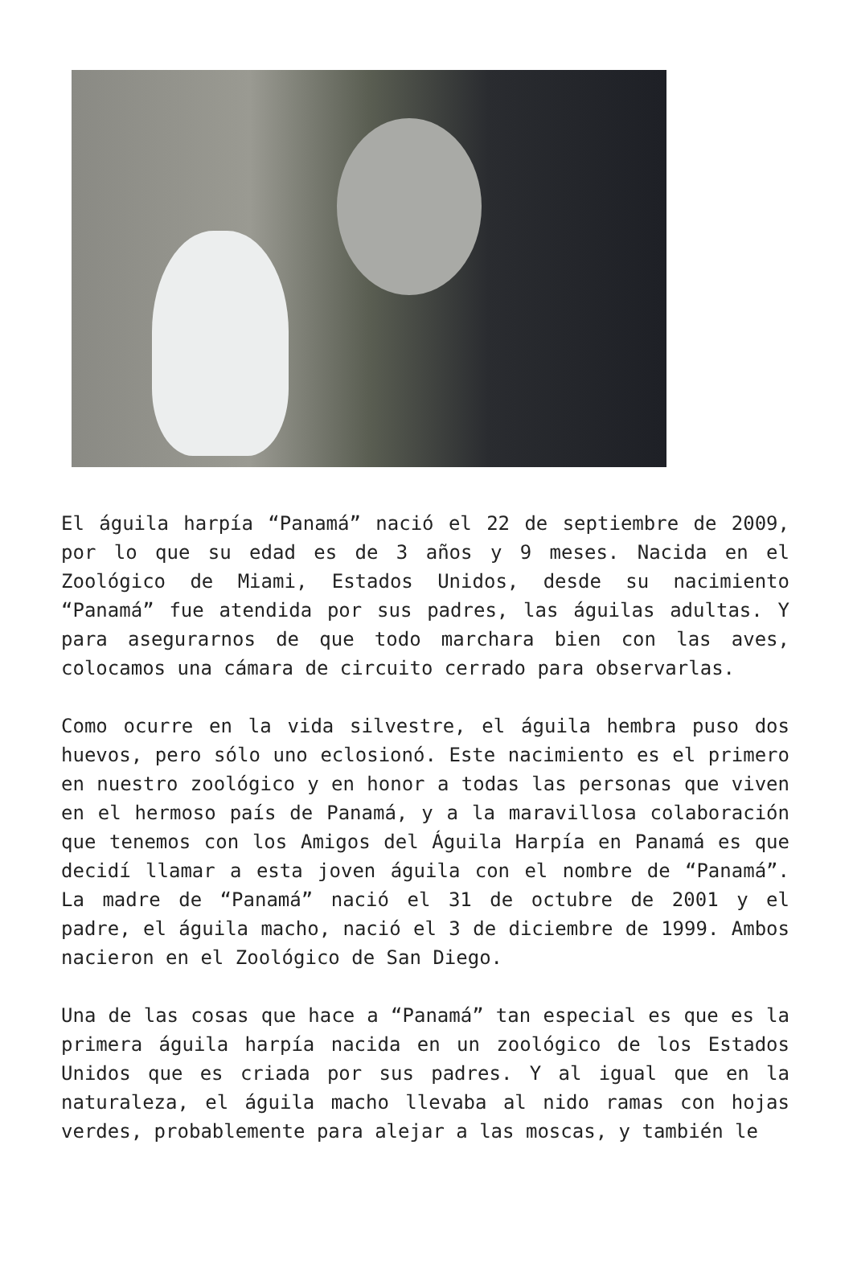El águila harpía “Panamá” nació el 22 de septiembre de 2009, por lo que su edad es de 3 años y 9 meses. Nacida en el Zoológico de Miami, Estados Unidos, desde su nacimiento “Panamá” fue atendida por sus padres, las águilas adultas. Y para asegurarnos de que todo marchara bien con las aves, colocamos una cámara de circuito cerrado para observarlas.
Como ocurre en la vida silvestre, el águila hembra puso dos huevos, pero sólo uno eclosionó. Este nacimiento es el primero en nuestro zoológico y en honor a todas las personas que viven en el hermoso país de Panamá, y a la maravillosa colaboración que tenemos con los Amigos del Águila Harpía en Panamá es que decidí llamar a esta joven águila con el nombre de “Panamá”. La madre de “Panamá” nació el 31 de octubre de 2001 y el padre, el águila macho, nació el 3 de diciembre de 1999. Ambos nacieron en el Zoológico de San Diego.
Una de las cosas que hace a “Panamá” tan especial es que es la primera águila harpía nacida en un zoológico de los Estados Unidos que es criada por sus padres. Y al igual que en la naturaleza, el águila macho llevaba al nido ramas con hojas verdes, probablemente para alejar a las moscas, y también le